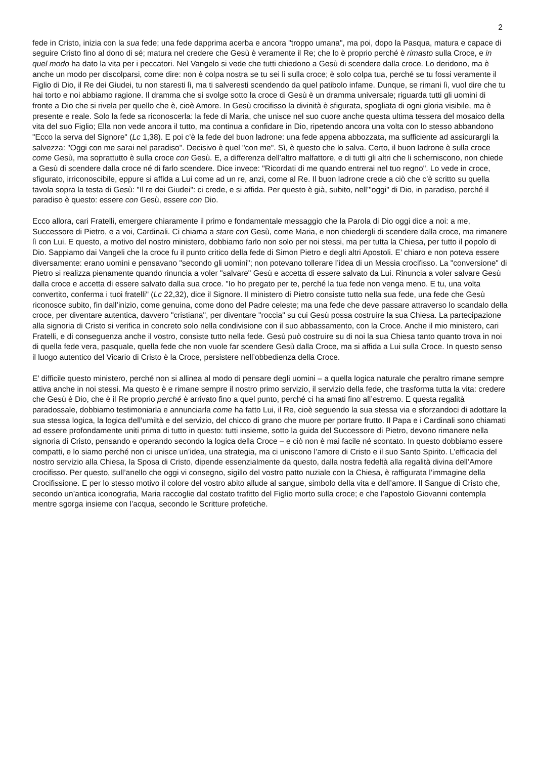2
fede in Cristo, inizia con la sua fede; una fede dapprima acerba e ancora "troppo umana", ma poi, dopo la Pasqua, matura e capace di seguire Cristo fino al dono di sé; matura nel credere che Gesù è veramente il Re; che lo è proprio perché è rimasto sulla Croce, e in quel modo ha dato la vita per i peccatori. Nel Vangelo si vede che tutti chiedono a Gesù di scendere dalla croce. Lo deridono, ma è anche un modo per discolparsi, come dire: non è colpa nostra se tu sei lì sulla croce; è solo colpa tua, perché se tu fossi veramente il Figlio di Dio, il Re dei Giudei, tu non staresti lì, ma ti salveresti scendendo da quel patibolo infame. Dunque, se rimani lì, vuol dire che tu hai torto e noi abbiamo ragione. Il dramma che si svolge sotto la croce di Gesù è un dramma universale; riguarda tutti gli uomini di fronte a Dio che si rivela per quello che è, cioè Amore. In Gesù crocifisso la divinità è sfigurata, spogliata di ogni gloria visibile, ma è presente e reale. Solo la fede sa riconoscerla: la fede di Maria, che unisce nel suo cuore anche questa ultima tessera del mosaico della vita del suo Figlio; Ella non vede ancora il tutto, ma continua a confidare in Dio, ripetendo ancora una volta con lo stesso abbandono "Ecco la serva del Signore" (Lc 1,38). E poi c’è la fede del buon ladrone: una fede appena abbozzata, ma sufficiente ad assicurargli la salvezza: "Oggi con me sarai nel paradiso". Decisivo è quel "con me". Sì, è questo che lo salva. Certo, il buon ladrone è sulla croce come Gesù, ma soprattutto è sulla croce con Gesù. E, a differenza dell’altro malfattore, e di tutti gli altri che li scherniscono, non chiede a Gesù di scendere dalla croce né di farlo scendere. Dice invece: "Ricordati di me quando entrerai nel tuo regno". Lo vede in croce, sfigurato, irriconoscibile, eppure si affida a Lui come ad un re, anzi, come al Re. Il buon ladrone crede a ciò che c’è scritto su quella tavola sopra la testa di Gesù: "Il re dei Giudei": ci crede, e si affida. Per questo è già, subito, nell’"oggi" di Dio, in paradiso, perché il paradiso è questo: essere con Gesù, essere con Dio.
Ecco allora, cari Fratelli, emergere chiaramente il primo e fondamentale messaggio che la Parola di Dio oggi dice a noi: a me, Successore di Pietro, e a voi, Cardinali. Ci chiama a stare con Gesù, come Maria, e non chiedergli di scendere dalla croce, ma rimanere lì con Lui. E questo, a motivo del nostro ministero, dobbiamo farlo non solo per noi stessi, ma per tutta la Chiesa, per tutto il popolo di Dio. Sappiamo dai Vangeli che la croce fu il punto critico della fede di Simon Pietro e degli altri Apostoli. E’ chiaro e non poteva essere diversamente: erano uomini e pensavano "secondo gli uomini"; non potevano tollerare l’idea di un Messia crocifisso. La "conversione" di Pietro si realizza pienamente quando rinuncia a voler "salvare" Gesù e accetta di essere salvato da Lui. Rinuncia a voler salvare Gesù dalla croce e accetta di essere salvato dalla sua croce. "Io ho pregato per te, perché la tua fede non venga meno. E tu, una volta convertito, conferma i tuoi fratelli" (Lc 22,32), dice il Signore. Il ministero di Pietro consiste tutto nella sua fede, una fede che Gesù riconosce subito, fin dall’inizio, come genuina, come dono del Padre celeste; ma una fede che deve passare attraverso lo scandalo della croce, per diventare autentica, davvero "cristiana", per diventare "roccia" su cui Gesù possa costruire la sua Chiesa. La partecipazione alla signoria di Cristo si verifica in concreto solo nella condivisione con il suo abbassamento, con la Croce. Anche il mio ministero, cari Fratelli, e di conseguenza anche il vostro, consiste tutto nella fede. Gesù può costruire su di noi la sua Chiesa tanto quanto trova in noi di quella fede vera, pasquale, quella fede che non vuole far scendere Gesù dalla Croce, ma si affida a Lui sulla Croce. In questo senso il luogo autentico del Vicario di Cristo è la Croce, persistere nell’obbedienza della Croce.
E’ difficile questo ministero, perché non si allinea al modo di pensare degli uomini – a quella logica naturale che peraltro rimane sempre attiva anche in noi stessi. Ma questo è e rimane sempre il nostro primo servizio, il servizio della fede, che trasforma tutta la vita: credere che Gesù è Dio, che è il Re proprio perché è arrivato fino a quel punto, perché ci ha amati fino all’estremo. E questa regalità paradossale, dobbiamo testimoniarla e annunciarla come ha fatto Lui, il Re, cioè seguendo la sua stessa via e sforzandoci di adottare la sua stessa logica, la logica dell’umiltà e del servizio, del chicco di grano che muore per portare frutto. Il Papa e i Cardinali sono chiamati ad essere profondamente uniti prima di tutto in questo: tutti insieme, sotto la guida del Successore di Pietro, devono rimanere nella signoria di Cristo, pensando e operando secondo la logica della Croce – e ciò non è mai facile né scontato. In questo dobbiamo essere compatti, e lo siamo perché non ci unisce un’idea, una strategia, ma ci uniscono l’amore di Cristo e il suo Santo Spirito. L’efficacia del nostro servizio alla Chiesa, la Sposa di Cristo, dipende essenzialmente da questo, dalla nostra fedeltà alla regalità divina dell’Amore crocifisso. Per questo, sull’anello che oggi vi consegno, sigillo del vostro patto nuziale con la Chiesa, è raffigurata l’immagine della Crocifissione. E per lo stesso motivo il colore del vostro abito allude al sangue, simbolo della vita e dell’amore. Il Sangue di Cristo che, secondo un’antica iconografia, Maria raccoglie dal costato trafitto del Figlio morto sulla croce; e che l’apostolo Giovanni contempla mentre sgorga insieme con l’acqua, secondo le Scritture profetiche.